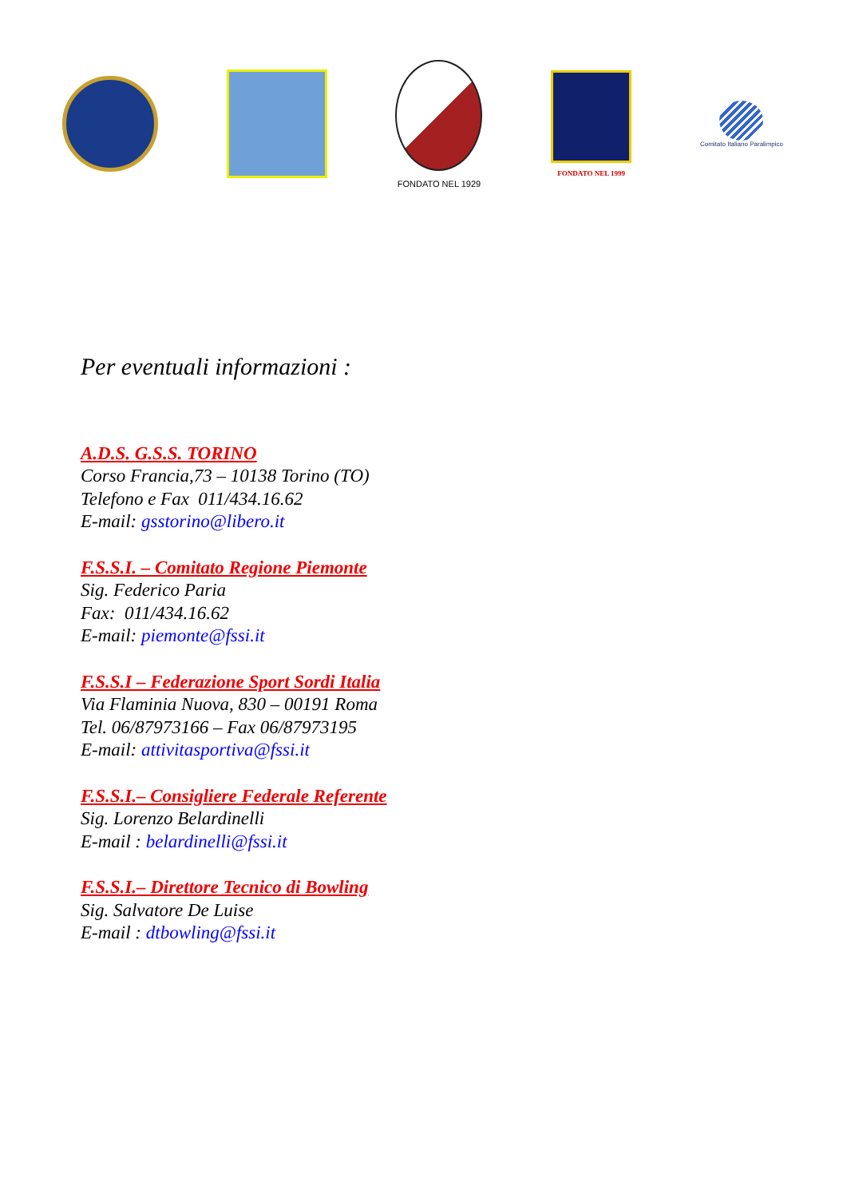FONDATO NEL 1929
FONDATO NEL 1999
Comitato Italiano Paralimpico
Per eventuali informazioni :
A.D.S. G.S.S. TORINO
Corso Francia,73 – 10138 Torino (TO)
Telefono e Fax 011/434.16.62
E-mail: gsstorino@libero.it
F.S.S.I. – Comitato Regione Piemonte
Sig. Federico Paria
Fax: 011/434.16.62
E-mail: piemonte@fssi.it
F.S.S.I – Federazione Sport Sordi Italia
Via Flaminia Nuova, 830 – 00191 Roma
Tel. 06/87973166 – Fax 06/87973195
E-mail: attivitasportiva@fssi.it
F.S.S.I.– Consigliere Federale Referente
Sig. Lorenzo Belardinelli
E-mail : belardinelli@fssi.it
F.S.S.I.– Direttore Tecnico di Bowling
Sig. Salvatore De Luise
E-mail : dtbowling@fssi.it